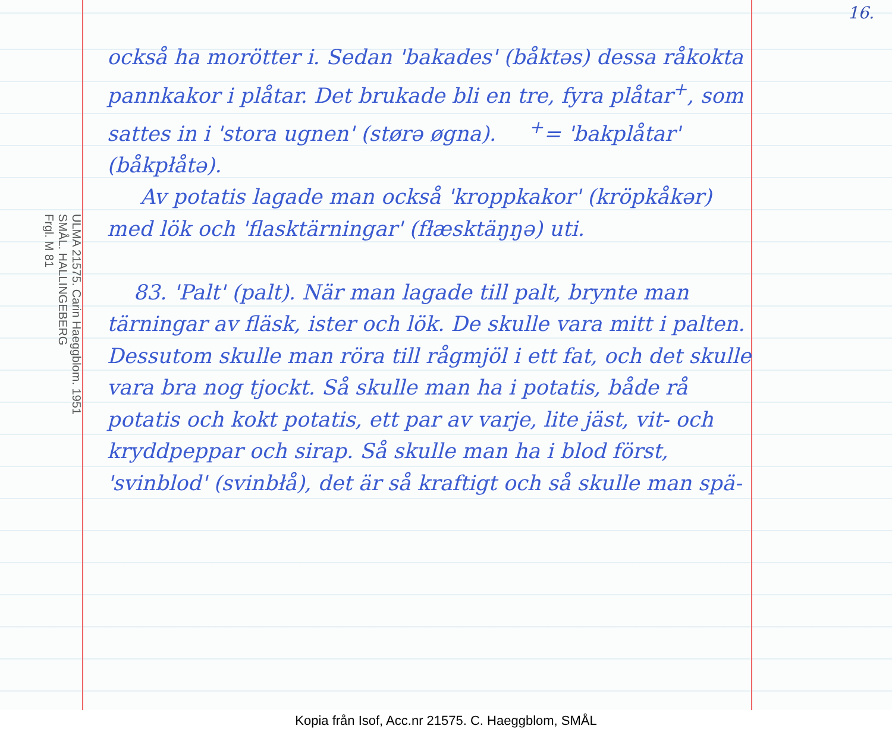16.
också ha morötter i. Sedan 'bakades' (båktəs) dessa råkokta pannkakor i plåtar. Det brukade bli en tre, fyra plåtar<sup>+</sup>, som sattes in i 'stora ugnen' (størə øgna). <sup>+</sup>= 'bakplåtar' (båkpłåtə).
Av potatis lagade man också 'kroppkakor' (kröpkåkər) med lök och 'flasktärningar' (fłæsktäŋŋə) uti.
83. 'Palt' (palt). När man lagade till palt, brynte man tärningar av fläsk, ister och lök. De skulle vara mitt i palten. Dessutom skulle man röra till rågmjöl i ett fat, och det skulle vara bra nog tjockt. Så skulle man ha i potatis, både rå potatis och kokt potatis, ett par av varje, lite jäst, vit- och kryddpeppar och sirap. Så skulle man ha i blod först, 'svinblod' (svinbłå), det är så kraftigt och så skulle man spä-
ULMA 21575. Carin Haeggblom. 1951
SMÅL. HALLINGEBERG
Frgl. M 81
Kopia från Isof, Acc.nr 21575. C. Haeggblom, SMÅL